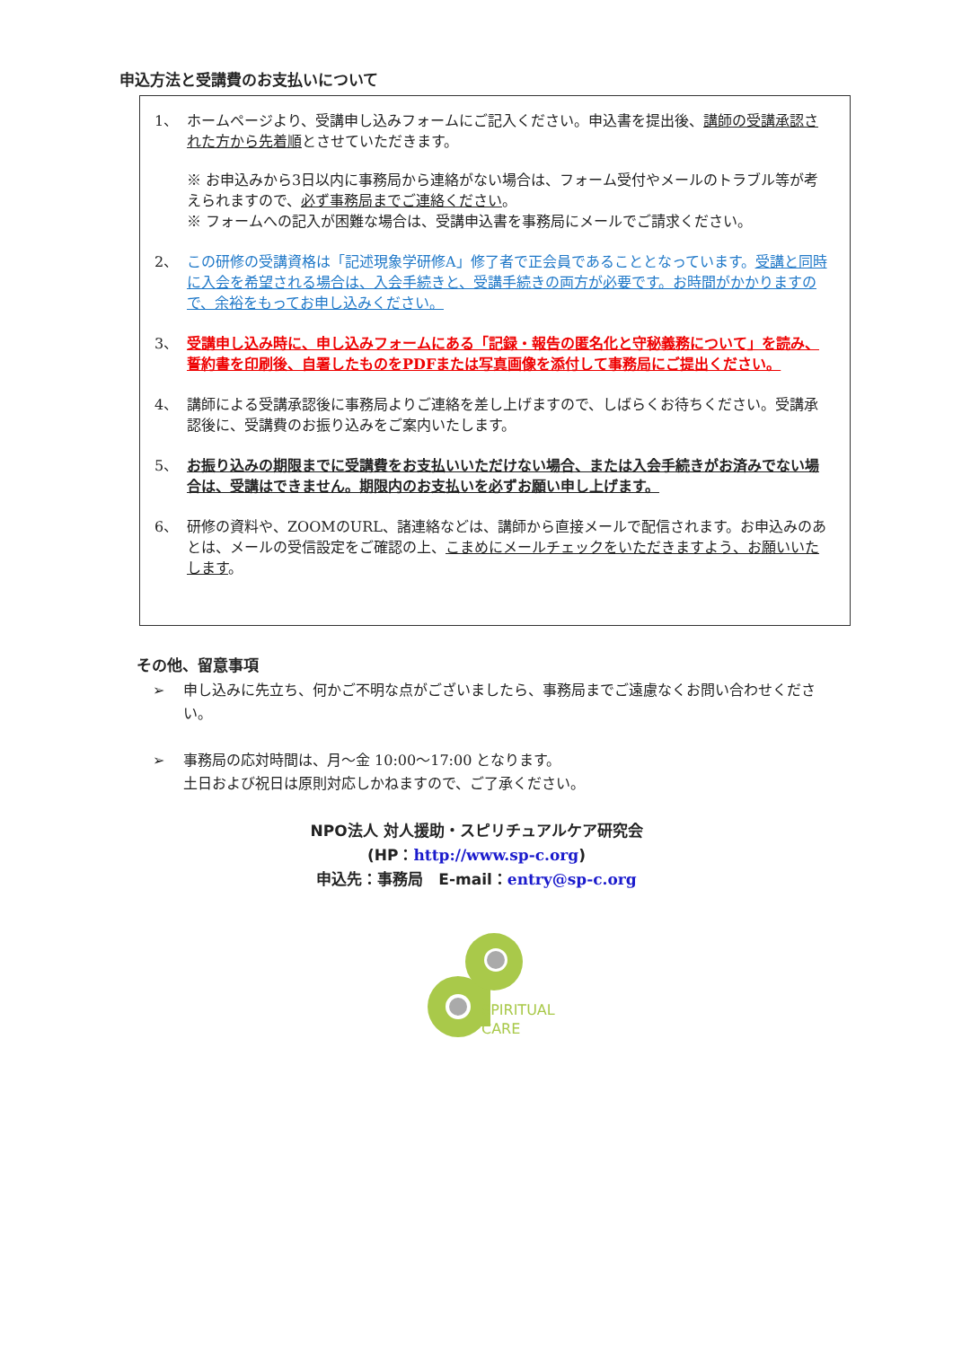申込方法と受講費のお支払いについて
1、 ホームページより、受講申し込みフォームにご記入ください。申込書を提出後、講師の受講承認された方から先着順とさせていただきます。
※ お申込みから3日以内に事務局から連絡がない場合は、フォーム受付やメールのトラブル等が考えられますので、必ず事務局までご連絡ください。
※ フォームへの記入が困難な場合は、受講申込書を事務局にメールでご請求ください。
2、 この研修の受講資格は「記述現象学研修A」修了者で正会員であることとなっています。受講と同時に入会を希望される場合は、入会手続きと、受講手続きの両方が必要です。お時間がかかりますので、余裕をもってお申し込みください。
3、 受講申し込み時に、申し込みフォームにある「記録・報告の匿名化と守秘義務について」を読み、誓約書を印刷後、自署したものをPDFまたは写真画像を添付して事務局にご提出ください。
4、 講師による受講承認後に事務局よりご連絡を差し上げますので、しばらくお待ちください。受講承認後に、受講費のお振り込みをご案内いたします。
5、 お振り込みの期限までに受講費をお支払いいただけない場合、または入会手続きがお済みでない場合は、受講はできません。期限内のお支払いを必ずお願い申し上げます。
6、 研修の資料や、ZOOMのURL、諸連絡などは、講師から直接メールで配信されます。お申込みのあとは、メールの受信設定をご確認の上、こまめにメールチェックをいただきますよう、お願いいたします。
その他、留意事項
➢ 申し込みに先立ち、何かご不明な点がございましたら、事務局までご遠慮なくお問い合わせください。
➢ 事務局の応対時間は、月～金 10:00～17:00 となります。
土日および祝日は原則対応しかねますので、ご了承ください。
NPO法人 対人援助・スピリチュアルケア研究会
(HP：http://www.sp-c.org)
申込先：事務局　E-mail：entry@sp-c.org
SPIRITUAL
CARE